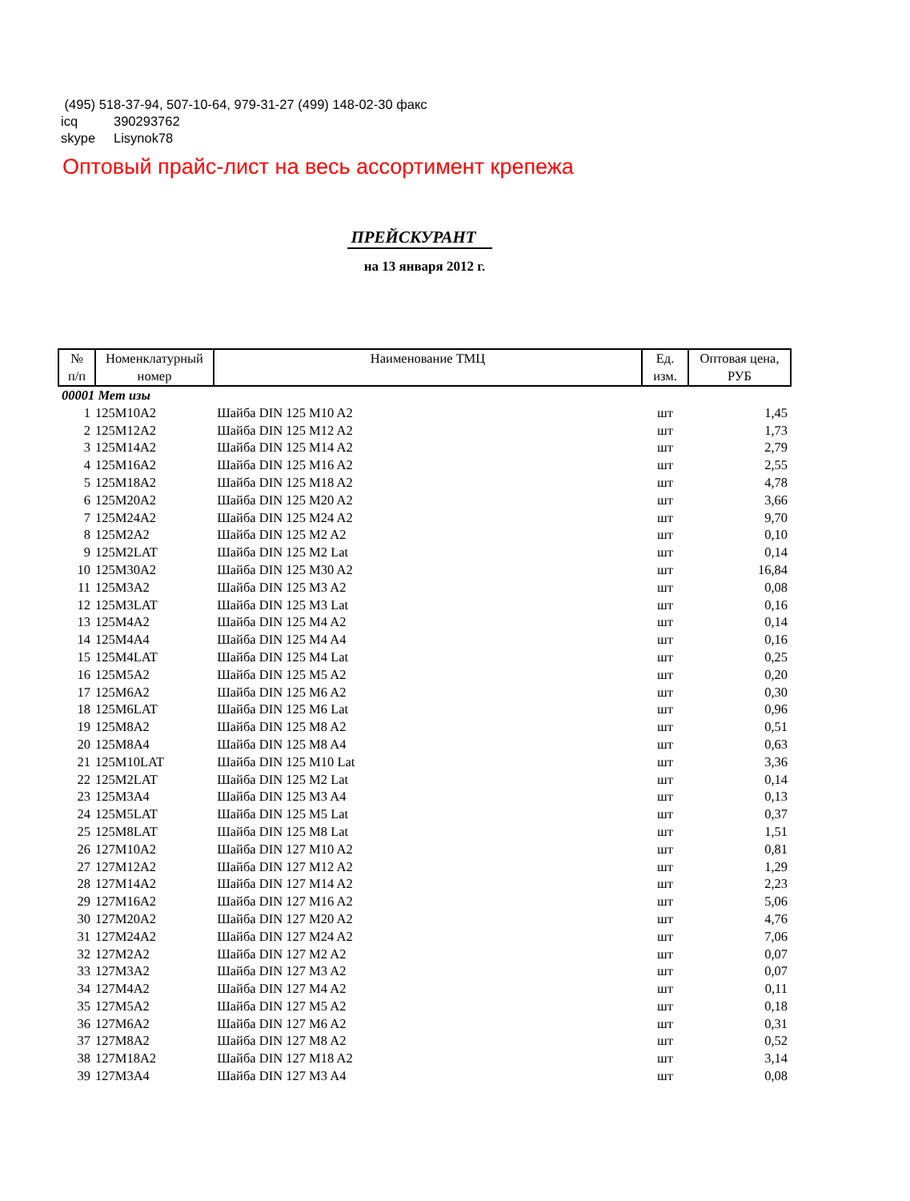(495) 518-37-94, 507-10-64, 979-31-27 (499) 148-02-30 факс
icq 390293762
skype Lisynok78
Оптовый прайс-лист на весь ассортимент крепежа
ПРЕЙСКУРАНТ
на 13 января 2012 г.
| № п/п | Номенклатурный номер | Наименование ТМЦ | Ед. изм. | Оптовая цена, РУБ |
| --- | --- | --- | --- | --- |
| 00001 Мет изы | | | | |
| 1 | 125M10A2 | Шайба DIN 125 M10 A2 | шт | 1,45 |
| 2 | 125M12A2 | Шайба DIN 125 M12 A2 | шт | 1,73 |
| 3 | 125M14A2 | Шайба DIN 125 M14 A2 | шт | 2,79 |
| 4 | 125M16A2 | Шайба DIN 125 M16 A2 | шт | 2,55 |
| 5 | 125M18A2 | Шайба DIN 125 M18 A2 | шт | 4,78 |
| 6 | 125M20A2 | Шайба DIN 125 M20 A2 | шт | 3,66 |
| 7 | 125M24A2 | Шайба DIN 125 M24 A2 | шт | 9,70 |
| 8 | 125M2A2 | Шайба DIN 125 M2 A2 | шт | 0,10 |
| 9 | 125M2LAT | Шайба DIN 125 M2 Lat | шт | 0,14 |
| 10 | 125M30A2 | Шайба DIN 125 M30 A2 | шт | 16,84 |
| 11 | 125M3A2 | Шайба DIN 125 M3 A2 | шт | 0,08 |
| 12 | 125M3LAT | Шайба DIN 125 M3 Lat | шт | 0,16 |
| 13 | 125M4A2 | Шайба DIN 125 M4 A2 | шт | 0,14 |
| 14 | 125M4A4 | Шайба DIN 125 M4 A4 | шт | 0,16 |
| 15 | 125M4LAT | Шайба DIN 125 M4 Lat | шт | 0,25 |
| 16 | 125M5A2 | Шайба DIN 125 M5 A2 | шт | 0,20 |
| 17 | 125M6A2 | Шайба DIN 125 M6 A2 | шт | 0,30 |
| 18 | 125M6LAT | Шайба DIN 125 M6 Lat | шт | 0,96 |
| 19 | 125M8A2 | Шайба DIN 125 M8 A2 | шт | 0,51 |
| 20 | 125M8A4 | Шайба DIN 125 M8 A4 | шт | 0,63 |
| 21 | 125M10LAT | Шайба DIN 125 M10 Lat | шт | 3,36 |
| 22 | 125M2LAT | Шайба DIN 125 M2 Lat | шт | 0,14 |
| 23 | 125M3A4 | Шайба DIN 125 M3 A4 | шт | 0,13 |
| 24 | 125M5LAT | Шайба DIN 125 M5 Lat | шт | 0,37 |
| 25 | 125M8LAT | Шайба DIN 125 M8 Lat | шт | 1,51 |
| 26 | 127M10A2 | Шайба DIN 127 M10 A2 | шт | 0,81 |
| 27 | 127M12A2 | Шайба DIN 127 M12 A2 | шт | 1,29 |
| 28 | 127M14A2 | Шайба DIN 127 M14 A2 | шт | 2,23 |
| 29 | 127M16A2 | Шайба DIN 127 M16 A2 | шт | 5,06 |
| 30 | 127M20A2 | Шайба DIN 127 M20 A2 | шт | 4,76 |
| 31 | 127M24A2 | Шайба DIN 127 M24 A2 | шт | 7,06 |
| 32 | 127M2A2 | Шайба DIN 127 M2 A2 | шт | 0,07 |
| 33 | 127M3A2 | Шайба DIN 127 M3 A2 | шт | 0,07 |
| 34 | 127M4A2 | Шайба DIN 127 M4 A2 | шт | 0,11 |
| 35 | 127M5A2 | Шайба DIN 127 M5 A2 | шт | 0,18 |
| 36 | 127M6A2 | Шайба DIN 127 M6 A2 | шт | 0,31 |
| 37 | 127M8A2 | Шайба DIN 127 M8 A2 | шт | 0,52 |
| 38 | 127M18A2 | Шайба DIN 127 M18 A2 | шт | 3,14 |
| 39 | 127M3A4 | Шайба DIN 127 M3 A4 | шт | 0,08 |